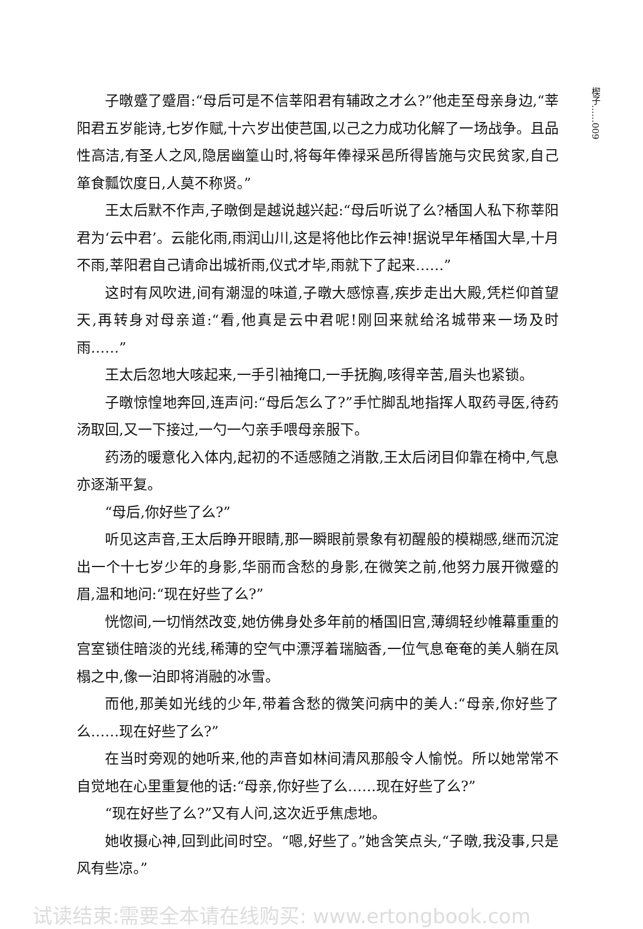楔子……009
子暾蹙了蹙眉:“母后可是不信莘阳君有辅政之才么?”他走至母亲身边,“莘阳君五岁能诗,七岁作赋,十六岁出使芑国,以己之力成功化解了一场战争。且品性高洁,有圣人之风,隐居幽篁山时,将每年俸禄采邑所得皆施与灾民贫家,自己箪食瓢饮度日,人莫不称贤。”
王太后默不作声,子暾倒是越说越兴起:“母后听说了么?楿国人私下称莘阳君为‘云中君’。云能化雨,雨润山川,这是将他比作云神!据说早年楿国大旱,十月不雨,莘阳君自己请命出城祈雨,仪式才毕,雨就下了起来……”
这时有风吹进,间有潮湿的味道,子暾大感惊喜,疾步走出大殿,凭栏仰首望天,再转身对母亲道:“看,他真是云中君呢!刚回来就给洺城带来一场及时雨……”
王太后忽地大咳起来,一手引袖掩口,一手抚胸,咳得辛苦,眉头也紧锁。
子暾惊惶地奔回,连声问:“母后怎么了?”手忙脚乱地指挥人取药寻医,待药汤取回,又一下接过,一勺一勺亲手喂母亲服下。
药汤的暖意化入体内,起初的不适感随之消散,王太后闭目仰靠在椅中,气息亦逐渐平复。
“母后,你好些了么?”
听见这声音,王太后睁开眼睛,那一瞬眼前景象有初醒般的模糊感,继而沉淀出一个十七岁少年的身影,华丽而含愁的身影,在微笑之前,他努力展开微蹙的眉,温和地问:“现在好些了么?”
恍惚间,一切悄然改变,她仿佛身处多年前的楿国旧宫,薄绸轻纱帷幕重重的宫室锁住暗淡的光线,稀薄的空气中漂浮着瑞脑香,一位气息奄奄的美人躺在凤榻之中,像一泊即将消融的冰雪。
而他,那美如光线的少年,带着含愁的微笑问病中的美人:“母亲,你好些了么……现在好些了么?”
在当时旁观的她听来,他的声音如林间清风那般令人愉悦。所以她常常不自觉地在心里重复他的话:“母亲,你好些了么……现在好些了么?”
“现在好些了么?”又有人问,这次近乎焦虑地。
她收摄心神,回到此间时空。“嗯,好些了。”她含笑点头,“子暾,我没事,只是风有些凉。”
试读结束:需要全本请在线购买: www.ertongbook.com